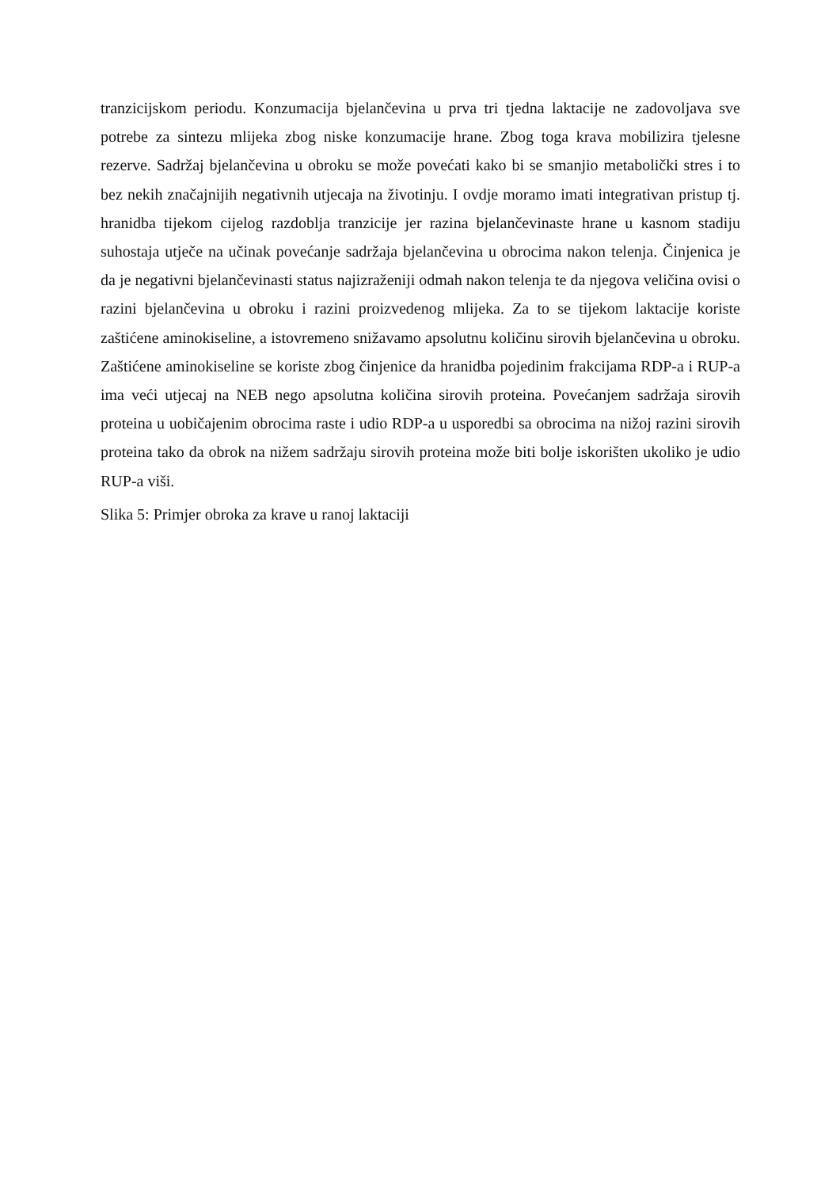tranzicijskom periodu. Konzumacija bjelančevina u prva tri tjedna laktacije ne zadovoljava sve potrebe za sintezu mlijeka zbog niske konzumacije hrane. Zbog toga krava mobilizira tjelesne rezerve. Sadržaj bjelančevina u obroku se može povećati kako bi se smanjio metabolički stres i to bez nekih značajnijih negativnih utjecaja na životinju. I ovdje moramo imati integrativan pristup tj. hranidba tijekom cijelog razdoblja tranzicije jer razina bjelančevinaste hrane u kasnom stadiju suhostaja utječe na učinak povećanje sadržaja bjelančevina u obrocima nakon telenja. Činjenica je da je negativni bjelančevinasti status najizraženiji odmah nakon telenja te da njegova veličina ovisi o razini bjelančevina u obroku i razini proizvedenog mlijeka. Za to se tijekom laktacije koriste zaštićene aminokiseline, a istovremeno snižavamo apsolutnu količinu sirovih bjelančevina u obroku. Zaštićene aminokiseline se koriste zbog činjenice da hranidba pojedinim frakcijama RDP-a i RUP-a ima veći utjecaj na NEB nego apsolutna količina sirovih proteina. Povećanjem sadržaja sirovih proteina u uobičajenim obrocima raste i udio RDP-a u usporedbi sa obrocima na nižoj razini sirovih proteina tako da obrok na nižem sadržaju sirovih proteina može biti bolje iskorišten ukoliko je udio RUP-a viši.
Slika 5: Primjer obroka za krave u ranoj laktaciji